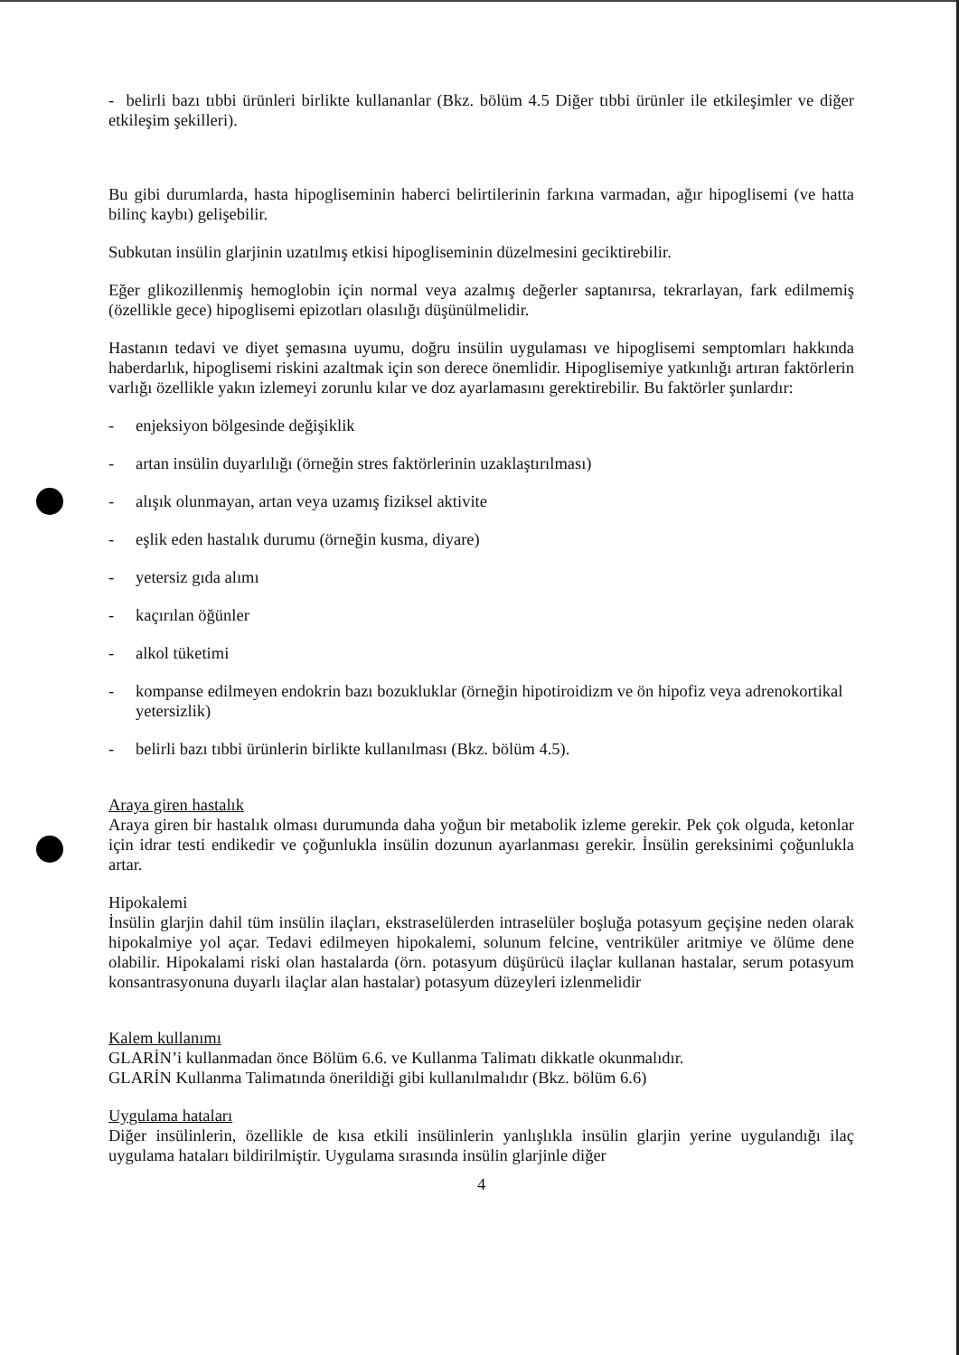- belirli bazı tıbbi ürünleri birlikte kullananlar (Bkz. bölüm 4.5 Diğer tıbbi ürünler ile etkileşimler ve diğer etkileşim şekilleri).
Bu gibi durumlarda, hasta hipogliseminin haberci belirtilerinin farkına varmadan, ağır hipoglisemi (ve hatta bilinç kaybı) gelişebilir.
Subkutan insülin glarjinin uzatılmış etkisi hipogliseminin düzelmesini geciktirebilir.
Eğer glikozillenmiş hemoglobin için normal veya azalmış değerler saptanırsa, tekrarlayan, fark edilmemiş (özellikle gece) hipoglisemi epizotları olasılığı düşünülmelidir.
Hastanın tedavi ve diyet şemasına uyumu, doğru insülin uygulaması ve hipoglisemi semptomları hakkında haberdarlık, hipoglisemi riskini azaltmak için son derece önemlidir. Hipoglisemiye yatkınlığı artıran faktörlerin varlığı özellikle yakın izlemeyi zorunlu kılar ve doz ayarlamasını gerektirebilir. Bu faktörler şunlardır:
- enjeksiyon bölgesinde değişiklik
- artan insülin duyarlılığı (örneğin stres faktörlerinin uzaklaştırılması)
- alışık olunmayan, artan veya uzamış fiziksel aktivite
- eşlik eden hastalık durumu (örneğin kusma, diyare)
- yetersiz gıda alımı
- kaçırılan öğünler
- alkol tüketimi
- kompanse edilmeyen endokrin bazı bozukluklar (örneğin hipotiroidizm ve ön hipofiz veya adrenokortikal yetersizlik)
- belirli bazı tıbbi ürünlerin birlikte kullanılması (Bkz. bölüm 4.5).
Araya giren hastalık
Araya giren bir hastalık olması durumunda daha yoğun bir metabolik izleme gerekir. Pek çok olguda, ketonlar için idrar testi endikedir ve çoğunlukla insülin dozunun ayarlanması gerekir. İnsülin gereksinimi çoğunlukla artar.
Hipokalemi
İnsülin glarjin dahil tüm insülin ilaçları, ekstraselülerden intraselüler boşluğa potasyum geçişine neden olarak hipokalmiye yol açar. Tedavi edilmeyen hipokalemi, solunum felcine, ventriküler aritmiye ve ölüme dene olabilir. Hipokalami riski olan hastalarda (örn. potasyum düşürücü ilaçlar kullanan hastalar, serum potasyum konsantrasyonuna duyarlı ilaçlar alan hastalar) potasyum düzeyleri izlenmelidir
Kalem kullanımı
GLARİN’i kullanmadan önce Bölüm 6.6. ve Kullanma Talimatı dikkatle okunmalıdır.
GLARİN Kullanma Talimatında önerildiği gibi kullanılmalıdır (Bkz. bölüm 6.6)
Uygulama hataları
Diğer insülinlerin, özellikle de kısa etkili insülinlerin yanlışlıkla insülin glarjin yerine uygulandığı ilaç uygulama hataları bildirilmiştir. Uygulama sırasında insülin glarjinle diğer
4